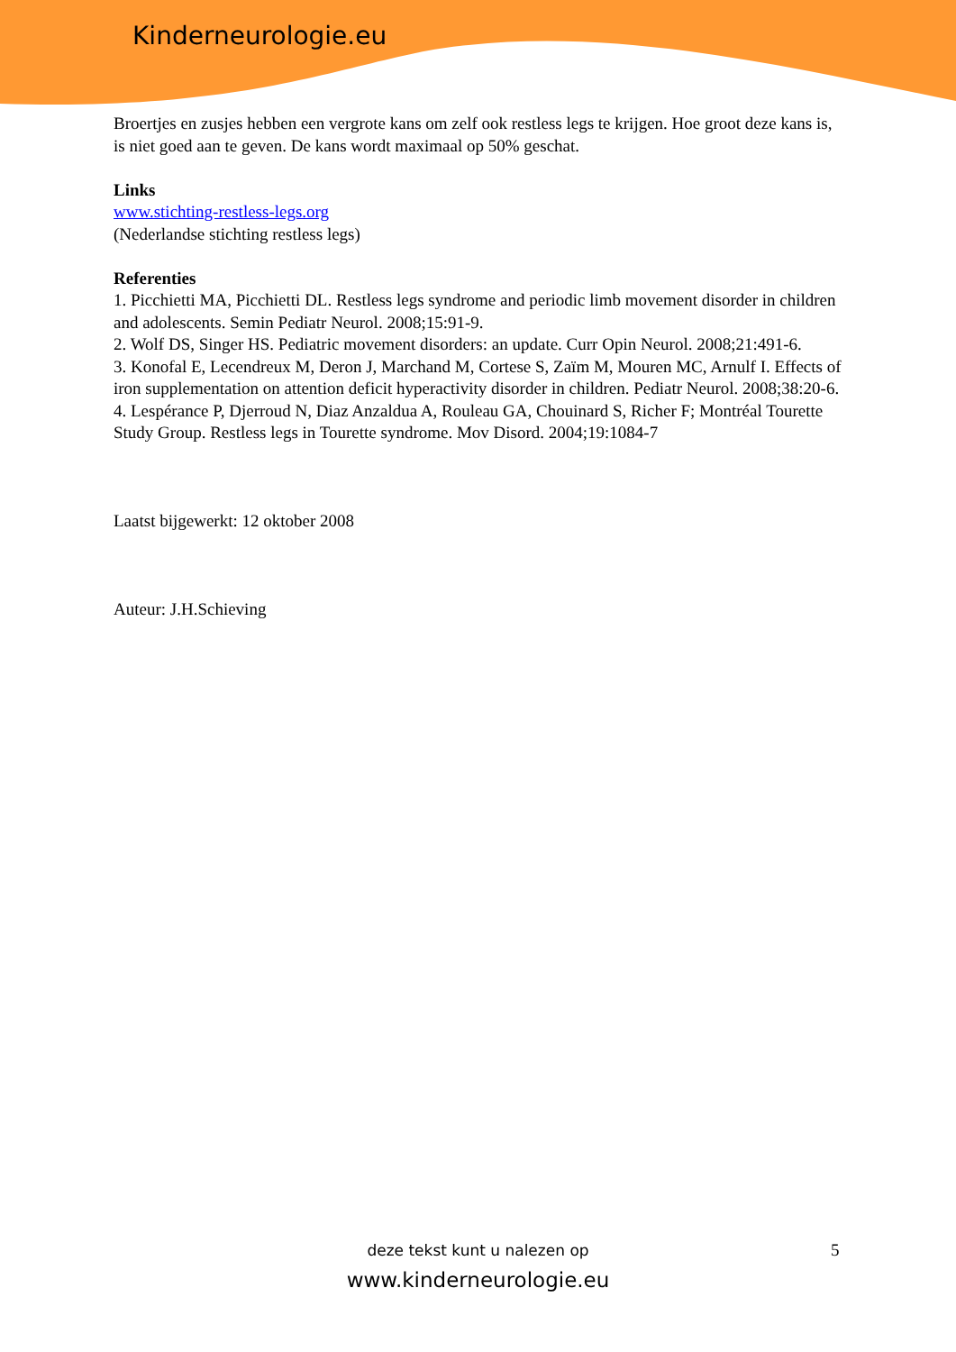Kinderneurologie.eu
Broertjes en zusjes hebben een vergrote kans om zelf ook restless legs te krijgen. Hoe groot deze kans is, is niet goed aan te geven. De kans wordt maximaal op 50% geschat.
Links
www.stichting-restless-legs.org
(Nederlandse stichting restless legs)
Referenties
1. Picchietti MA, Picchietti DL. Restless legs syndrome and periodic limb movement disorder in children and adolescents. Semin Pediatr Neurol. 2008;15:91-9.
2. Wolf DS, Singer HS. Pediatric movement disorders: an update. Curr Opin Neurol. 2008;21:491-6.
3. Konofal E, Lecendreux M, Deron J, Marchand M, Cortese S, Zaïm M, Mouren MC, Arnulf I. Effects of iron supplementation on attention deficit hyperactivity disorder in children. Pediatr Neurol. 2008;38:20-6.
4. Lespérance P, Djerroud N, Diaz Anzaldua A, Rouleau GA, Chouinard S, Richer F; Montréal Tourette Study Group. Restless legs in Tourette syndrome. Mov Disord. 2004;19:1084-7
Laatst bijgewerkt: 12 oktober 2008
Auteur: J.H.Schieving
deze tekst kunt u nalezen op
www.kinderneurologie.eu
5